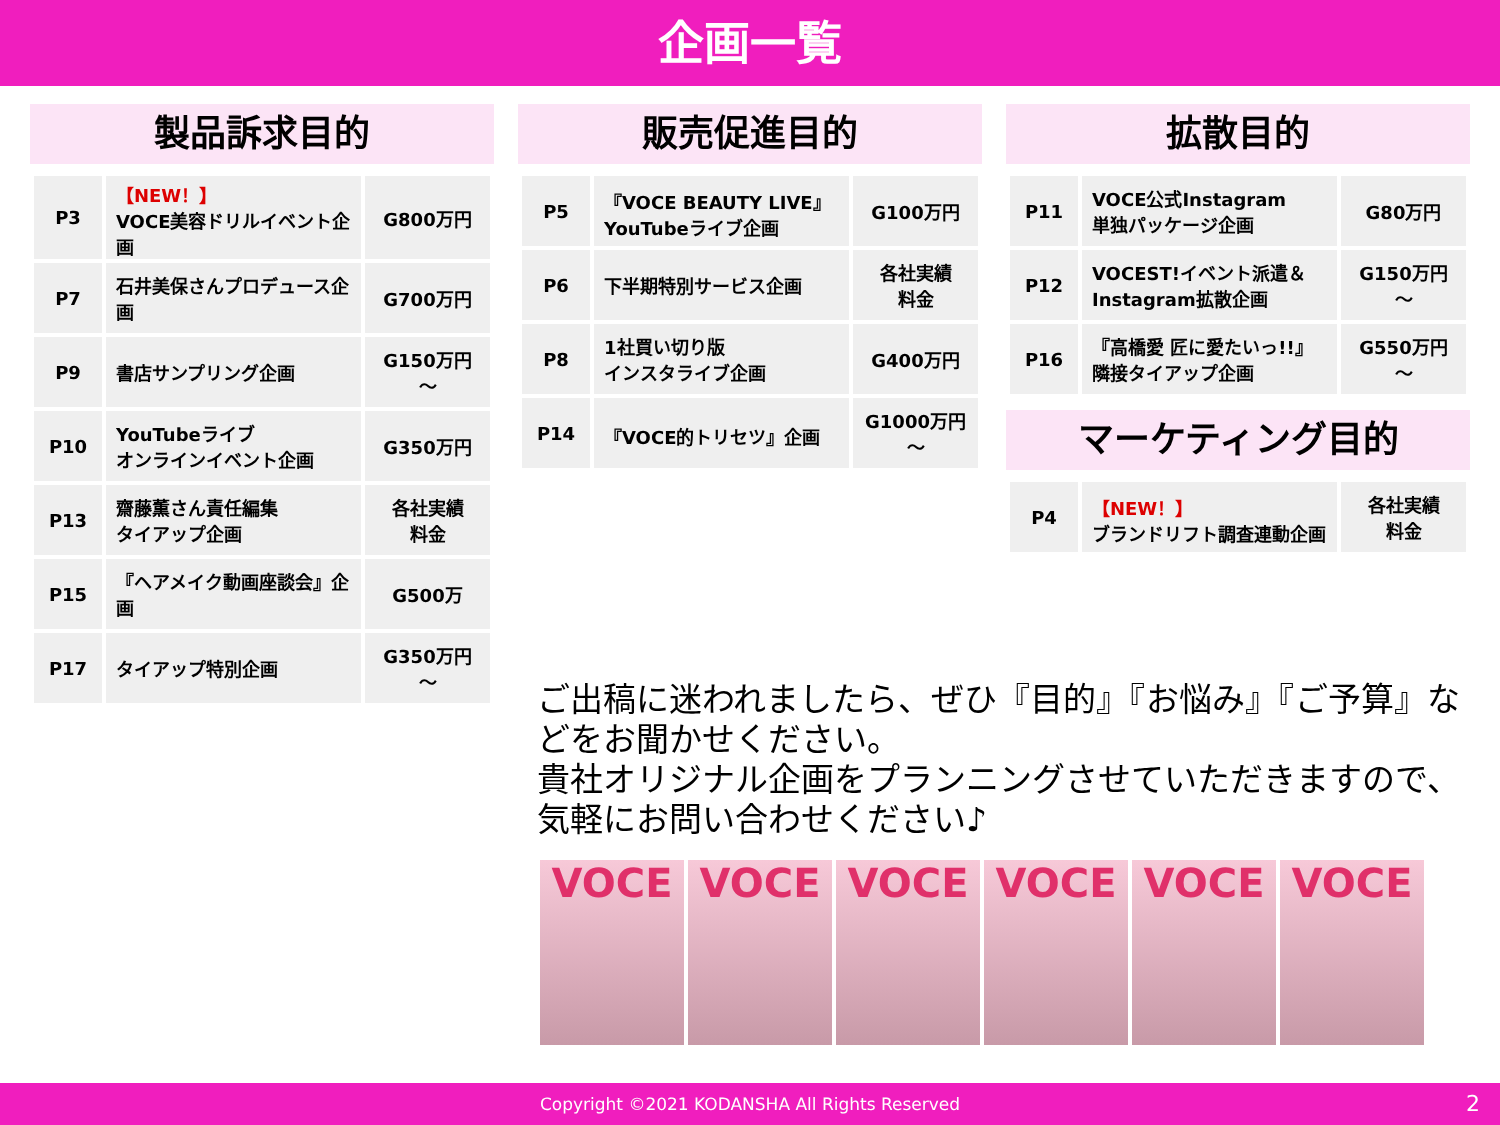企画一覧
製品訴求目的
| P3 | 【NEW！】 VOCE美容ドリルイベント企画 | G800万円 |
| P7 | 石井美保さんプロデュース企画 | G700万円 |
| P9 | 書店サンプリング企画 | G150万円 ～ |
| P10 | YouTubeライブ オンラインイベント企画 | G350万円 |
| P13 | 齋藤薫さん責任編集 タイアップ企画 | 各社実績 料金 |
| P15 | 『ヘアメイク動画座談会』企画 | G500万 |
| P17 | タイアップ特別企画 | G350万円 ～ |
販売促進目的
| P5 | 『VOCE BEAUTY LIVE』 YouTubeライブ企画 | G100万円 |
| P6 | 下半期特別サービス企画 | 各社実績 料金 |
| P8 | 1社買い切り版 インスタライブ企画 | G400万円 |
| P14 | 『VOCE的トリセツ』企画 | G1000万円 ～ |
拡散目的
| P11 | VOCE公式Instagram 単独パッケージ企画 | G80万円 |
| P12 | VOCEST!イベント派遣＆ Instagram拡散企画 | G150万円 ～ |
| P16 | 『高橋愛 匠に愛たいっ!!』 隣接タイアップ企画 | G550万円 ～ |
マーケティング目的
| P4 | 【NEW！】 ブランドリフト調査連動企画 | 各社実績 料金 |
ご出稿に迷われましたら、ぜひ『目的』『お悩み』『ご予算』などをお聞かせください。
貴社オリジナル企画をプランニングさせていただきますので、気軽にお問い合わせください♪
VOCE VOCE VOCE VOCE VOCE VOCE
Copyright ©2021 KODANSHA All Rights Reserved 2